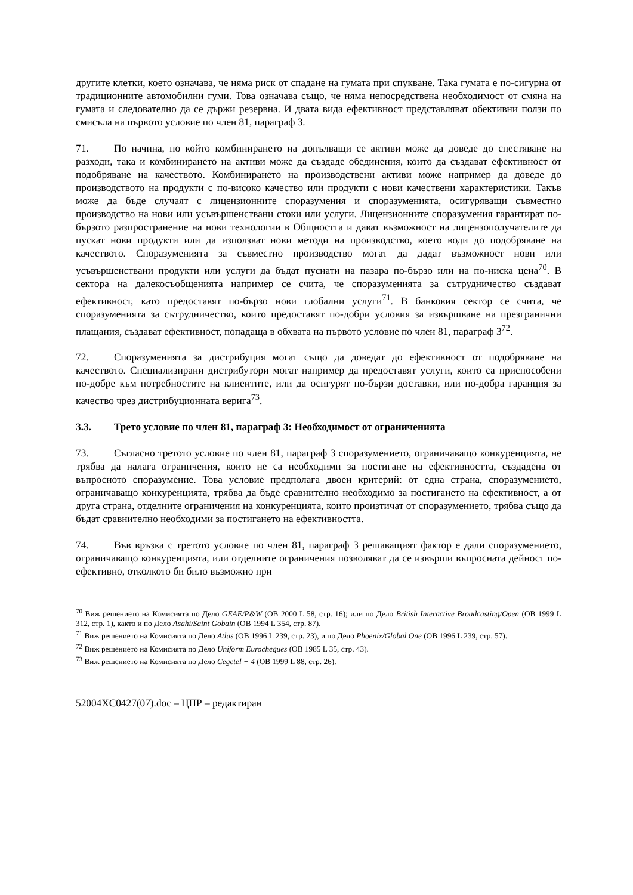другите клетки, което означава, че няма риск от спадане на гумата при спукване. Така гумата е по-сигурна от традиционните автомобилни гуми. Това означава също, че няма непосредствена необходимост от смяна на гумата и следователно да се държи резервна. И двата вида ефективност представляват обективни ползи по смисъла на първото условие по член 81, параграф 3.
71. По начина, по който комбинирането на допълващи се активи може да доведе до спестяване на разходи, така и комбинирането на активи може да създаде обединения, които да създават ефективност от подобряване на качеството. Комбинирането на производствени активи може например да доведе до производството на продукти с по-високо качество или продукти с нови качествени характеристики. Такъв може да бъде случаят с лицензионните споразумения и споразуменията, осигуряващи съвместно производство на нови или усъвършенствани стоки или услуги. Лицензионните споразумения гарантират по-бързото разпространение на нови технологии в Общността и дават възможност на лицензополучателите да пускат нови продукти или да използват нови методи на производство, което води до подобряване на качеството. Споразуменията за съвместно производство могат да дадат възможност нови или усъвършенствани продукти или услуги да бъдат пуснати на пазара по-бързо или на по-ниска цена<sup>70</sup>. В сектора на далекосъобщенията например се счита, че споразуменията за сътрудничество създават ефективност, като предоставят по-бързо нови глобални услуги<sup>71</sup>. В банковия сектор се счита, че споразуменията за сътрудничество, които предоставят по-добри условия за извършване на презгранични плащания, създават ефективност, попадаща в обхвата на първото условие по член 81, параграф 3<sup>72</sup>.
72. Споразуменията за дистрибуция могат също да доведат до ефективност от подобряване на качеството. Специализирани дистрибутори могат например да предоставят услуги, които са приспособени по-добре към потребностите на клиентите, или да осигурят по-бързи доставки, или по-добра гаранция за качество чрез дистрибуционната верига<sup>73</sup>.
3.3. Трето условие по член 81, параграф 3: Необходимост от ограниченията
73. Съгласно третото условие по член 81, параграф 3 споразумението, ограничаващо конкуренцията, не трябва да налага ограничения, които не са необходими за постигане на ефективността, създадена от въпросното споразумение. Това условие предполага двоен критерий: от една страна, споразумението, ограничаващо конкуренцията, трябва да бъде сравнително необходимо за постигането на ефективност, а от друга страна, отделните ограничения на конкуренцията, които произтичат от споразумението, трябва също да бъдат сравнително необходими за постигането на ефективността.
74. Във връзка с третото условие по член 81, параграф 3 решаващият фактор е дали споразумението, ограничаващо конкуренцията, или отделните ограничения позволяват да се извърши въпросната дейност по-ефективно, отколкото би било възможно при
<sup>70</sup> Виж решението на Комисията по Дело GEAE/P&W (ОВ 2000 L 58, стр. 16); или по Дело British Interactive Broadcasting/Open (ОВ 1999 L 312, стр. 1), както и по Дело Asahi/Saint Gobain (ОВ 1994 L 354, стр. 87).
<sup>71</sup> Виж решението на Комисията по Дело Atlas (ОВ 1996 L 239, стр. 23), и по Дело Phoenix/Global One (ОВ 1996 L 239, стр. 57).
<sup>72</sup> Виж решението на Комисията по Дело Uniform Eurocheques (ОВ 1985 L 35, стр. 43).
<sup>73</sup> Виж решението на Комисията по Дело Cegetel + 4 (ОВ 1999 L 88, стр. 26).
52004XC0427(07).doc – ЦПР – редактиран